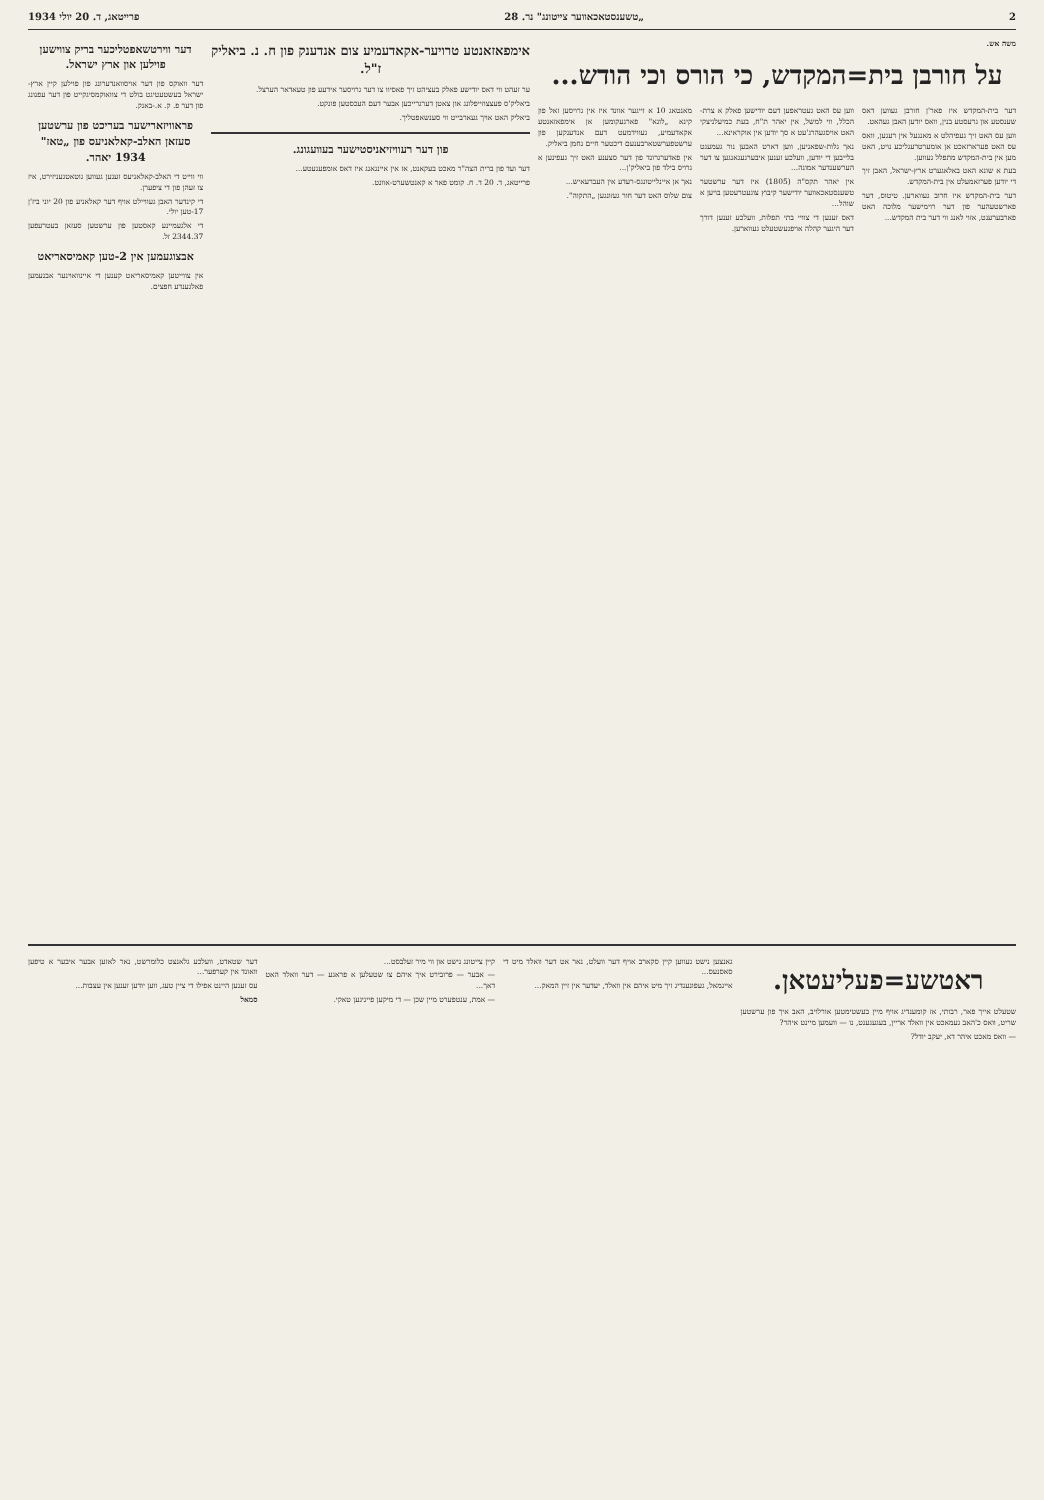2 „טשענסטאכאווער צייטונג" נר. 28 פרייטאג, ד. 20 יולי 1934
משה אש.
על חורבן בית=המקדש, כי הורס וכי הודש...
דער בית-המקדש איז פאר'ן חורבן געווען דאס שענסטע און גרעסטע בנין, וואס יודען האבן געהאט.
ווען עס האט זיך געפיהלט א מאנגעל אין רעגען, וואס עס האט פערארזאכט אן אומערטרעגליכע נויט, האט מען אין בית-המקדש מתפלל געווען.
בעת א שונא האט באלאגערט ארץ-ישראל, האבן זיך די יודען פערזאמעלט אין בית-המקדש.
דער בית-המקדש איז חרוב געווארען. טיטוס, דער פארשטעהער פון דער רוימישער מלוכה האט פארבערענט, אזוי לאנג ווי דער בית המקדש...
ווען עס האט געטראפען דעם יודישען פאלק א צרת-הכלל, ווי למשל, אין יאהר ת"ח, בעת כמיעלניצקי האט אויסגעהרג'עט א סך יודען אין אוקראינא...
נאך גלות-שפאניען, ווען דארט האבען נור געמעגט בלייבען די יודען, וועלכע זענען איבערגעגאנגען צו דער הערשענדער אמונה...
אין יאהר תקס"ה (1805) איז דער ערשטער טשענסטאכאווער יודישער קיבוץ צוגעטרעטען בויען א שוהל...
דאס זענען די צוויי בתי תפלות, וועלכע זענען דורך דער היגער קהלה אויפגעשטעלט געווארען.
מאנטאג 10 א זייגער אוונד איז אין גרויסען זאל פון קינא „לונא" פארגעקומען אן אימפאזאנטע אקאדעמיע, געווידמעט דעם אנדענקען פון ערשטפערשטארבענעם דיכטער חיים נחמן ביאליק.
אין פאדערגרונד פון דער סצענע האט זיך געפינען א גרויס בילד פון ביאליק'ן...
נאך אן איינלייטונגס-רעדע אין העברעאיש...
צום שלוס האט דער חור געזונגען „התקוה".
אימפאזאנטע טרויער-אקאדעמיע צום אנדענק פון ח. נ. ביאליק ז"ל.
ער זעהט ווי דאס יודישע פאלק בעציהט זיך פאסיוו צו דער גרויסער אידעע פון טעאדאר הערצל.
ביאליק'ס פעצצוזייפלונג און צאטן דערגרייכען אבער דעם העכסטען פונקט.
ביאליק האט אויך געארבייט ווי סענשאפטליך.
פון דער רעוויזיאניסטישער בעוועגונג.
דער ועד פון ברית הצה"ר מאכט בעקאנט, אז אין איינגאנג איז דאס אומפעגעטע...
פרייטאג, ד. 20 ד. ח. קומט פאר א קאנטשערט-אוונט.
דער ווירטשאפטליכער בריק צווישען פוילען און ארץ ישראל.
דער וואוקס פון דער אויסוואנדערונג פון פוילען קיין ארץ-ישראל בעשטעטיגט בולט די צוואוקמסיגקייט פון דער עפנונג פון דער פ. ק. א.-באנק.
פראוויזארישער בעריכט פון ערשטען סעזאן האלב-קאלאניעס פון „טאז" 1934 יאהר.
ווי ווייט די האלב-קאלאניעס זענען געווען גוטאטגעניזירט, איז צו זעהן פון די ציפערן.
די קינדער האבן געוויילט אויף דער קאלאניע פון 20 יוני ביז'ן 17-טען יולי.
די אלגעמיינע קאסטען פון ערשטען סעזאן בעטרעפען 2344.37 זל.
אבצוגעמען אין 2-טען קאמיסאריאט
אין צווייטען קאמיסאריאט קענען די איינוואוינער אבנעמען פאלגענדע חפצים.
ראטשע=פעליעטאן.
שטעלט אייך פאר, רבותי, אז קומענדיג אויף מיין בעשטימטען אורלויב, האב איך פון ערשטען שריט, וואס כ'האב געמאכט אין וואלד אריין, בעגעגענט, נו — וועמען מיינט איהר?
— וואס מאכט איהר דא, יעקב יודל?
גאנצען נישט געווען קיין סקארב אויף דער וועלט, נאר אט דער וואלד מיט די סאסנעס...
אייגמאל, געפונענדיג זיך מיט איהם אין וואלד, יעדער אין זיין המאק...
קיין צייטונג נישט און ווי מיר זעלבסט...
— אבער — פרובירט איך איהם צו שטעלען א פראגע — דער וואלד האט דאך...
— אמת, ענטפערט מיין שכן — די מיקען פייניגען טאקי.
דער שטאדט, וועלכע גלאנצט כלומרשט, נאר לאזען אבער איבער א טיפען וואונד אין קערפער...
עס זענען היינט אפילו די ציין טעג, ווען יודען זענען אין עצבות...
סמאל